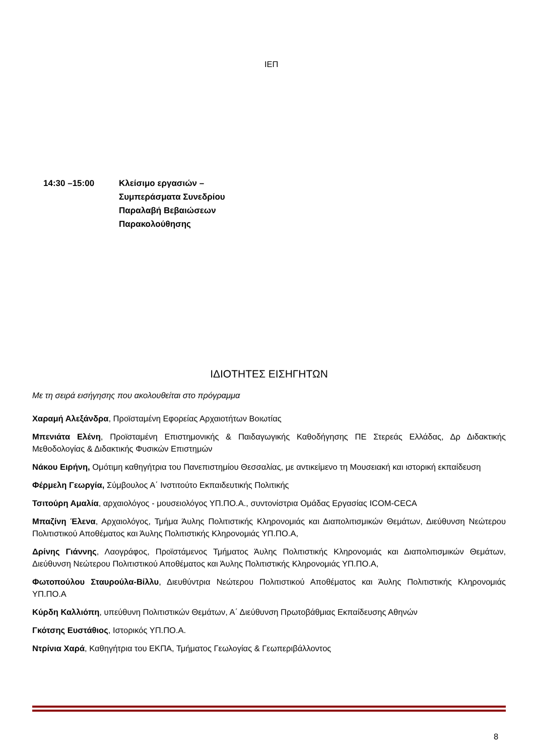ΙΕΠ
14:30 –15:00 Κλείσιμο εργασιών –
Συμπεράσματα Συνεδρίου
Παραλαβή Βεβαιώσεων
Παρακολούθησης
ΙΔΙΟΤΗΤΕΣ ΕΙΣΗΓΗΤΩΝ
Με τη σειρά εισήγησης που ακολουθείται στο πρόγραμμα
Χαραμή Αλεξάνδρα, Προϊσταμένη Εφορείας Αρχαιοτήτων Βοιωτίας
Μπενιάτα Ελένη, Προϊσταμένη Επιστημονικής & Παιδαγωγικής Καθοδήγησης ΠΕ Στερεάς Ελλάδας, Δρ Διδακτικής Μεθοδολογίας & Διδακτικής Φυσικών Επιστημών
Νάκου Ειρήνη, Ομότιμη καθηγήτρια του Πανεπιστημίου Θεσσαλίας, με αντικείμενο τη Μουσειακή και ιστορική εκπαίδευση
Φέρμελη Γεωργία, Σύμβουλος Α΄ Ινστιτούτο Εκπαιδευτικής Πολιτικής
Τσιτούρη Αμαλία, αρχαιολόγος - μουσειολόγος ΥΠ.ΠΟ.Α., συντονίστρια Ομάδας Εργασίας ICOM-CECA
Μπαζίνη Έλενα, Αρχαιολόγος, Τμήμα Άυλης Πολιτιστικής Κληρονομιάς και Διαπολιτισμικών Θεμάτων, Διεύθυνση Νεώτερου Πολιτιστικού Αποθέματος και Άυλης Πολιτιστικής Κληρονομιάς ΥΠ.ΠΟ.Α,
Δρίνης Γιάννης, Λαογράφος, Προϊστάμενος Τμήματος Άυλης Πολιτιστικής Κληρονομιάς και Διαπολιτισμικών Θεμάτων, Διεύθυνση Νεώτερου Πολιτιστικού Αποθέματος και Άυλης Πολιτιστικής Κληρονομιάς ΥΠ.ΠΟ.Α,
Φωτοπούλου Σταυρούλα-Βίλλυ, Διευθύντρια Νεώτερου Πολιτιστικού Αποθέματος και Άυλης Πολιτιστικής Κληρονομιάς ΥΠ.ΠΟ.Α
Κύρδη Καλλιόπη, υπεύθυνη Πολιτιστικών Θεμάτων, Α΄ Διεύθυνση Πρωτοβάθμιας Εκπαίδευσης Αθηνών
Γκότσης Ευστάθιος, Ιστορικός ΥΠ.ΠΟ.Α.
Ντρίνια Χαρά, Καθηγήτρια του ΕΚΠΑ, Τμήματος Γεωλογίας & Γεωπεριβάλλοντος
8